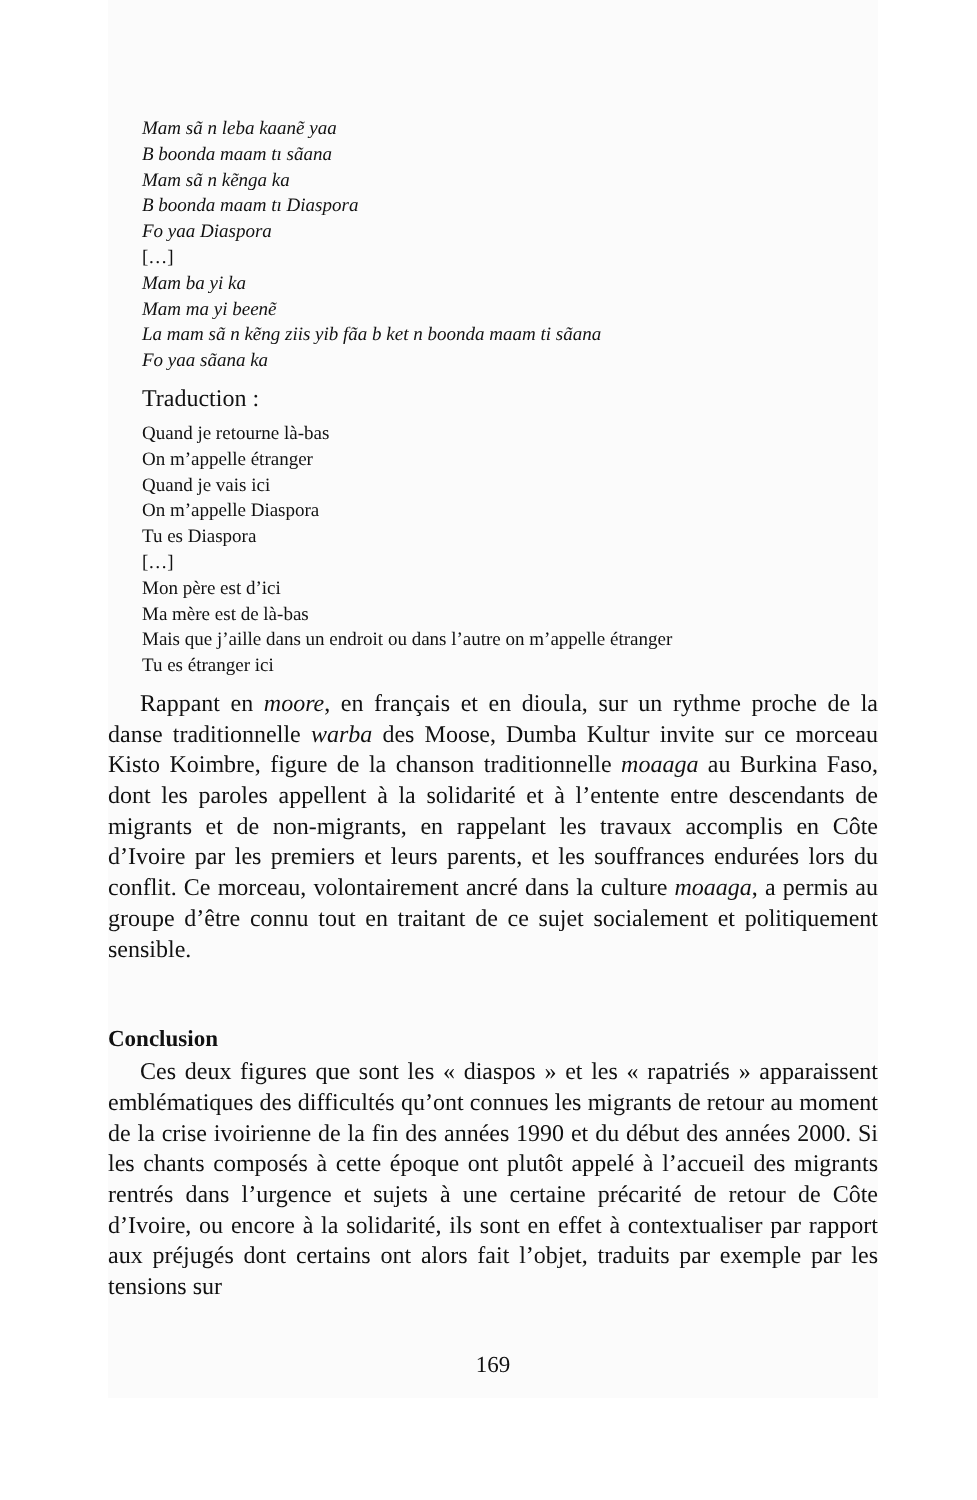Mam sã n leba kaanẽ yaa
B boonda maam tı sãana
Mam sã n kẽnga ka
B boonda maam tı Diaspora
Fo yaa Diaspora
[…]
Mam ba yi ka
Mam ma yi beenẽ
La mam sã n kẽng ziis yib fãa b ket n boonda maam ti sãana
Fo yaa sãana ka
Traduction :
Quand je retourne là-bas
On m’appelle étranger
Quand je vais ici
On m’appelle Diaspora
Tu es Diaspora
[…]
Mon père est d’ici
Ma mère est de là-bas
Mais que j’aille dans un endroit ou dans l’autre on m’appelle étranger
Tu es étranger ici
Rappant en moore, en français et en dioula, sur un rythme proche de la danse traditionnelle warba des Moose, Dumba Kultur invite sur ce morceau Kisto Koimbre, figure de la chanson traditionnelle moaaga au Burkina Faso, dont les paroles appellent à la solidarité et à l’entente entre descendants de migrants et de non-migrants, en rappelant les travaux accomplis en Côte d’Ivoire par les premiers et leurs parents, et les souffrances endurées lors du conflit. Ce morceau, volontairement ancré dans la culture moaaga, a permis au groupe d’être connu tout en traitant de ce sujet socialement et politiquement sensible.
Conclusion
Ces deux figures que sont les « diaspos » et les « rapatriés » apparaissent emblématiques des difficultés qu’ont connues les migrants de retour au moment de la crise ivoirienne de la fin des années 1990 et du début des années 2000. Si les chants composés à cette époque ont plutôt appelé à l’accueil des migrants rentrés dans l’urgence et sujets à une certaine précarité de retour de Côte d’Ivoire, ou encore à la solidarité, ils sont en effet à contextualiser par rapport aux préjugés dont certains ont alors fait l’objet, traduits par exemple par les tensions sur
169